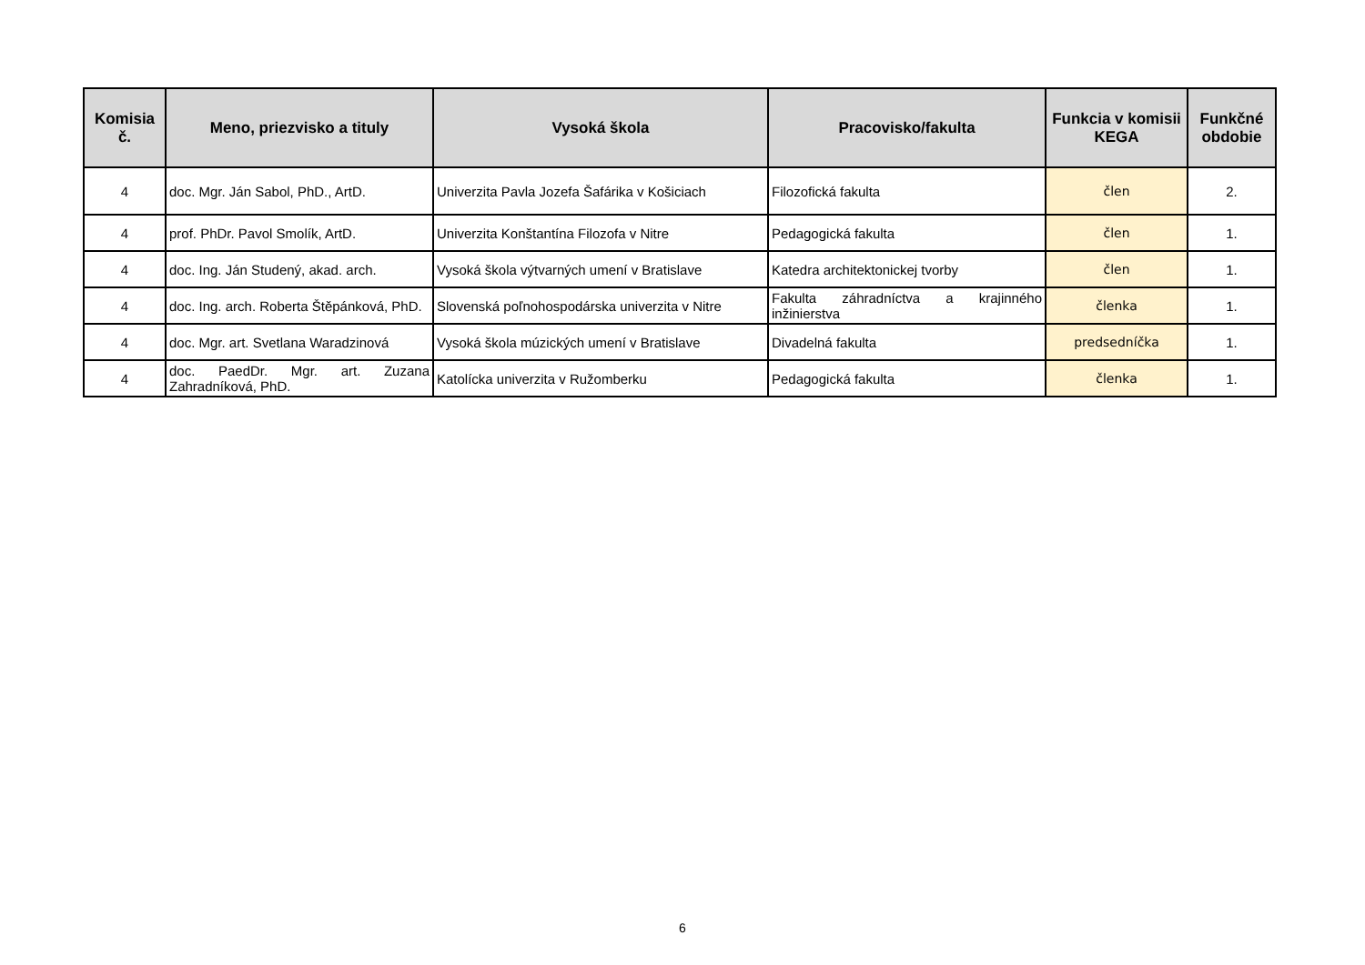| Komisia č. | Meno, priezvisko a tituly | Vysoká škola | Pracovisko/fakulta | Funkcia v komisii KEGA | Funkčné obdobie |
| --- | --- | --- | --- | --- | --- |
| 4 | doc. Mgr. Ján Sabol, PhD., ArtD. | Univerzita Pavla Jozefa Šafárika v Košiciach | Filozofická fakulta | člen | 2. |
| 4 | prof. PhDr. Pavol Smolík, ArtD. | Univerzita Konštantína Filozofa v Nitre | Pedagogická fakulta | člen | 1. |
| 4 | doc. Ing. Ján Studený, akad. arch. | Vysoká škola výtvarných umení v Bratislave | Katedra architektonickej tvorby | člen | 1. |
| 4 | doc. Ing. arch. Roberta Štěpánková, PhD. | Slovenská poľnohospodárska univerzita v Nitre | Fakulta záhradníctva a krajinného inžinierstva | členka | 1. |
| 4 | doc. Mgr. art. Svetlana Waradzinová | Vysoká škola múzických umení v Bratislave | Divadelná fakulta | predsedníčka | 1. |
| 4 | doc. PaedDr. Mgr. art. Zuzana Zahradníková, PhD. | Katolícka univerzita v Ružomberku | Pedagogická fakulta | členka | 1. |
6